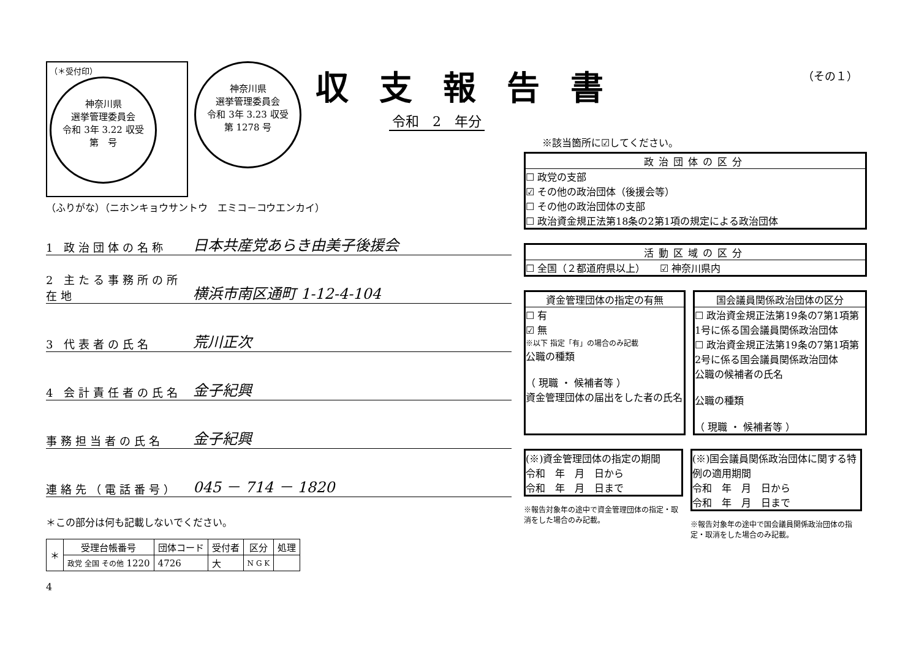収支報告書
令和　2　年分
（その１）
（＊受付印）
神奈川県
選挙管理委員会
令和 3年 3.22 収受
第　号
神奈川県
選挙管理委員会
令和 3年 3.23 収受
第 1278 号
（ふりがな）（ニホンキョウサントウ　エミコ－コウエンカイ）
1 政治団体の名称 日本共産党あらき由美子後援会
2 主たる事務所の所在地 横浜市南区通町 1-12-4-104
3 代表者の氏名 荒川正次
4 会計責任者の氏名 金子紀興
事務担当者の氏名 金子紀興
連絡先（電話番号） 045 － 714 － 1820
＊この部分は何も記載しないでください。
| ＊ | 受理台帳番号 | 団体コード | 受付者 | 区分 | 処理 |
| | 政党 全国 その他 1220 | 4726 | 大 | N G K | |
4
※該当箇所に☑してください。
政治団体の区分
☐ 政党の支部
☑ その他の政治団体（後援会等）
☐ その他の政治団体の支部
☐ 政治資金規正法第18条の2第1項の規定による政治団体
活動区域の区分
☐ 全国（２都道府県以上）　　☑ 神奈川県内
資金管理団体の指定の有無
☐ 有
☑ 無
※以下 指定「有」の場合のみ記載
公職の種類
（ 現職 ・ 候補者等 ）
資金管理団体の届出をした者の氏名
国会議員関係政治団体の区分
☐ 政治資金規正法第19条の7第1項第1号に係る国会議員関係政治団体
☐ 政治資金規正法第19条の7第1項第2号に係る国会議員関係政治団体
公職の候補者の氏名
公職の種類
（ 現職 ・ 候補者等 ）
(※)資金管理団体の指定の期間
令和　年　月　日から
令和　年　月　日まで
※報告対象年の途中で資金管理団体の指定・取消をした場合のみ記載。
(※)国会議員関係政治団体に関する特例の適用期間
令和　年　月　日から
令和　年　月　日まで
※報告対象年の途中で国会議員関係政治団体の指定・取消をした場合のみ記載。